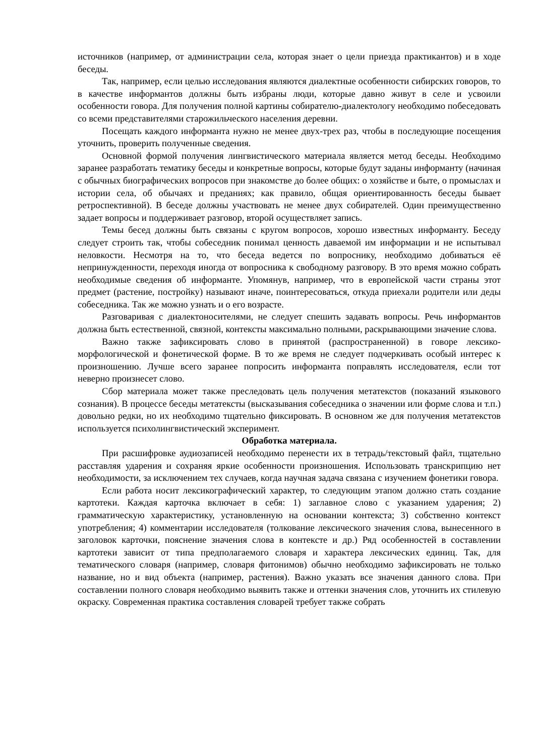источников (например, от администрации села, которая знает о цели приезда практикантов) и в ходе беседы.
Так, например, если целью исследования являются диалектные особенности сибирских говоров, то в качестве информантов должны быть избраны люди, которые давно живут в селе и усвоили особенности говора. Для получения полной картины собирателю-диалектологу необходимо побеседовать со всеми представителями старожильческого населения деревни.
Посещать каждого информанта нужно не менее двух-трех раз, чтобы в последующие посещения уточнить, проверить полученные сведения.
Основной формой получения лингвистического материала является метод беседы. Необходимо заранее разработать тематику беседы и конкретные вопросы, которые будут заданы информанту (начиная с обычных биографических вопросов при знакомстве до более общих: о хозяйстве и быте, о промыслах и истории села, об обычаях и преданиях; как правило, общая ориентированность беседы бывает ретроспективной). В беседе должны участвовать не менее двух собирателей. Один преимущественно задает вопросы и поддерживает разговор, второй осуществляет запись.
Темы бесед должны быть связаны с кругом вопросов, хорошо известных информанту. Беседу следует строить так, чтобы собеседник понимал ценность даваемой им информации и не испытывал неловкости. Несмотря на то, что беседа ведется по вопроснику, необходимо добиваться её непринужденности, переходя иногда от вопросника к свободному разговору. В это время можно собрать необходимые сведения об информанте. Упомянув, например, что в европейской части страны этот предмет (растение, постройку) называют иначе, поинтересоваться, откуда приехали родители или деды собеседника. Так же можно узнать и о его возрасте.
Разговаривая с диалектоносителями, не следует спешить задавать вопросы. Речь информантов должна быть естественной, связной, контексты максимально полными, раскрывающими значение слова.
Важно также зафиксировать слово в принятой (распространенной) в говоре лексико-морфологической и фонетической форме. В то же время не следует подчеркивать особый интерес к произношению. Лучше всего заранее попросить информанта поправлять исследователя, если тот неверно произнесет слово.
Сбор материала может также преследовать цель получения метатекстов (показаний языкового сознания). В процессе беседы метатексты (высказывания собеседника о значении или форме слова и т.п.) довольно редки, но их необходимо тщательно фиксировать. В основном же для получения метатекстов используется психолингвистический эксперимент.
Обработка материала.
При расшифровке аудиозаписей необходимо перенести их в тетрадь/текстовый файл, тщательно расставляя ударения и сохраняя яркие особенности произношения. Использовать транскрипцию нет необходимости, за исключением тех случаев, когда научная задача связана с изучением фонетики говора.
Если работа носит лексикографический характер, то следующим этапом должно стать создание картотеки. Каждая карточка включает в себя: 1) заглавное слово с указанием ударения; 2) грамматическую характеристику, установленную на основании контекста; 3) собственно контекст употребления; 4) комментарии исследователя (толкование лексического значения слова, вынесенного в заголовок карточки, пояснение значения слова в контексте и др.) Ряд особенностей в составлении картотеки зависит от типа предполагаемого словаря и характера лексических единиц. Так, для тематического словаря (например, словаря фитонимов) обычно необходимо зафиксировать не только название, но и вид объекта (например, растения). Важно указать все значения данного слова. При составлении полного словаря необходимо выявить также и оттенки значения слов, уточнить их стилевую окраску. Современная практика составления словарей требует также собрать